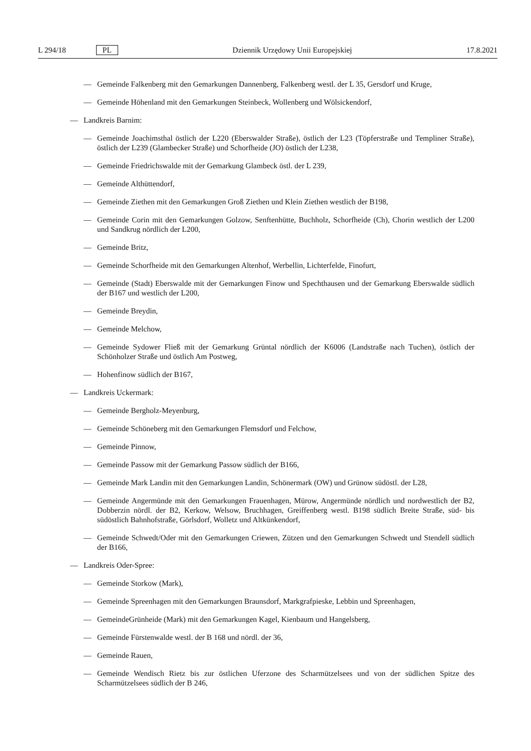L 294/18 PL Dziennik Urzędowy Unii Europejskiej 17.8.2021
— Gemeinde Falkenberg mit den Gemarkungen Dannenberg, Falkenberg westl. der L 35, Gersdorf und Kruge,
— Gemeinde Höhenland mit den Gemarkungen Steinbeck, Wollenberg und Wölsickendorf,
— Landkreis Barnim:
— Gemeinde Joachimsthal östlich der L220 (Eberswalder Straße), östlich der L23 (Töpferstraße und Templiner Straße), östlich der L239 (Glambecker Straße) und Schorfheide (JO) östlich der L238,
— Gemeinde Friedrichswalde mit der Gemarkung Glambeck östl. der L 239,
— Gemeinde Althüttendorf,
— Gemeinde Ziethen mit den Gemarkungen Groß Ziethen und Klein Ziethen westlich der B198,
— Gemeinde Corin mit den Gemarkungen Golzow, Senftenhütte, Buchholz, Schorfheide (Ch), Chorin westlich der L200 und Sandkrug nördlich der L200,
— Gemeinde Britz,
— Gemeinde Schorfheide mit den Gemarkungen Altenhof, Werbellin, Lichterfelde, Finofurt,
— Gemeinde (Stadt) Eberswalde mit der Gemarkungen Finow und Spechthausen und der Gemarkung Eberswalde südlich der B167 und westlich der L200,
— Gemeinde Breydin,
— Gemeinde Melchow,
— Gemeinde Sydower Fließ mit der Gemarkung Grüntal nördlich der K6006 (Landstraße nach Tuchen), östlich der Schönholzer Straße und östlich Am Postweg,
— Hohenfinow südlich der B167,
— Landkreis Uckermark:
— Gemeinde Bergholz-Meyenburg,
— Gemeinde Schöneberg mit den Gemarkungen Flemsdorf und Felchow,
— Gemeinde Pinnow,
— Gemeinde Passow mit der Gemarkung Passow südlich der B166,
— Gemeinde Mark Landin mit den Gemarkungen Landin, Schönermark (OW) und Grünow südöstl. der L28,
— Gemeinde Angermünde mit den Gemarkungen Frauenhagen, Mürow, Angermünde nördlich und nordwestlich der B2, Dobberzin nördl. der B2, Kerkow, Welsow, Bruchhagen, Greiffenberg westl. B198 südlich Breite Straße, süd- bis südöstlich Bahnhofstraße, Görlsdorf, Wolletz und Altkünkendorf,
— Gemeinde Schwedt/Oder mit den Gemarkungen Criewen, Zützen und den Gemarkungen Schwedt und Stendell südlich der B166,
— Landkreis Oder-Spree:
— Gemeinde Storkow (Mark),
— Gemeinde Spreenhagen mit den Gemarkungen Braunsdorf, Markgrafpieske, Lebbin und Spreenhagen,
— GemeindeGrünheide (Mark) mit den Gemarkungen Kagel, Kienbaum und Hangelsberg,
— Gemeinde Fürstenwalde westl. der B 168 und nördl. der 36,
— Gemeinde Rauen,
— Gemeinde Wendisch Rietz bis zur östlichen Uferzone des Scharmützelsees und von der südlichen Spitze des Scharmützelsees südlich der B 246,